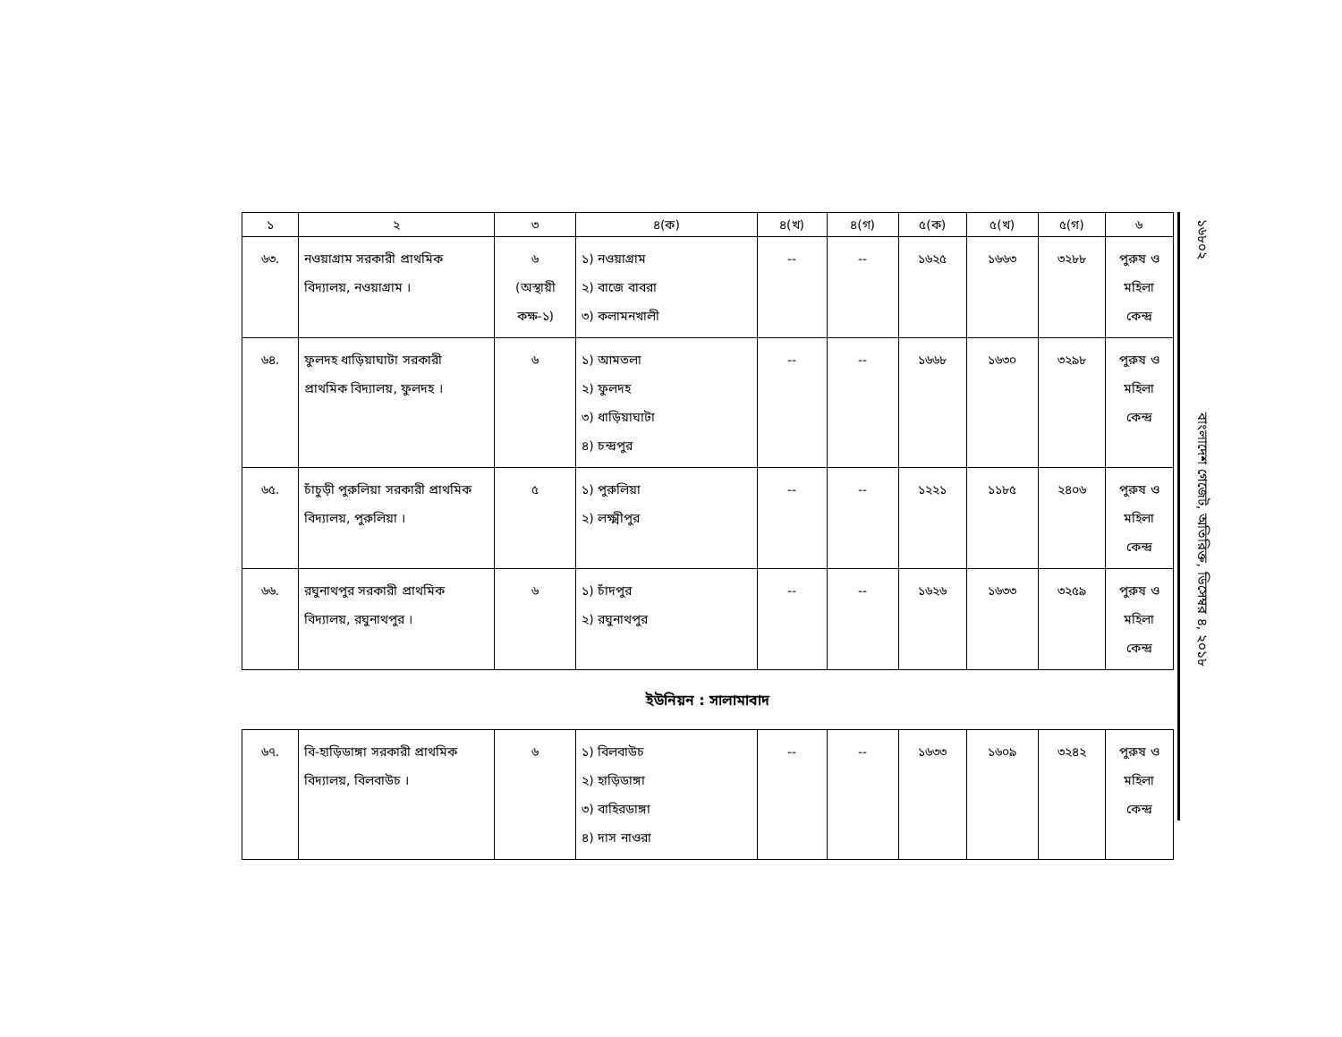১৬৮০২ বাংলাদেশ গেজেট, অতিরিক্ত, ডিসেম্বর ৪, ২০১৮
| ১ | ২ | ৩ | ৪(ক) | ৪(খ) | ৪(গ) | ৫(ক) | ৫(খ) | ৫(গ) | ৬ |
| --- | --- | --- | --- | --- | --- | --- | --- | --- | --- |
| ৬৩. | নওয়াগ্রাম সরকারী প্রাথমিক বিদ্যালয়, নওয়াগ্রাম । | ৬ (অস্থায়ী কক্ষ-১) | ১) নওয়াগ্রাম ২) বাজে বাবরা ৩) কলামনখালী | -- | -- | ১৬২৫ | ১৬৬৩ | ৩২৮৮ | পুরুষ ও মহিলা কেন্দ্র |
| ৬৪. | ফুলদহ ধাড়িয়াঘাটা সরকারী প্রাথমিক বিদ্যালয়, ফুলদহ । | ৬ | ১) আমতলা ২) ফুলদহ ৩) ধাড়িয়াঘাটা ৪) চন্দ্রপুর | -- | -- | ১৬৬৮ | ১৬৩০ | ৩২৯৮ | পুরুষ ও মহিলা কেন্দ্র |
| ৬৫. | চাঁচুড়ী পুরুলিয়া সরকারী প্রাথমিক বিদ্যালয়, পুরুলিয়া । | ৫ | ১) পুরুলিয়া ২) লক্ষ্মীপুর | -- | -- | ১২২১ | ১১৮৫ | ২৪০৬ | পুরুষ ও মহিলা কেন্দ্র |
| ৬৬. | রঘুনাথপুর সরকারী প্রাথমিক বিদ্যালয়, রঘুনাথপুর । | ৬ | ১) চাঁদপুর ২) রঘুনাথপুর | -- | -- | ১৬২৬ | ১৬৩৩ | ৩২৫৯ | পুরুষ ও মহিলা কেন্দ্র |
ইউনিয়ন : সালামাবাদ
| ৬৭. | বি-হাড়িডাঙ্গা সরকারী প্রাথমিক বিদ্যালয়, বিলবাউচ । | ৬ | ১) বিলবাউচ ২) হাড়িডাঙ্গা ৩) বাহিরডাঙ্গা ৪) দাস নাওরা | -- | -- | ১৬৩৩ | ১৬০৯ | ৩২৪২ | পুরুষ ও মহিলা কেন্দ্র |